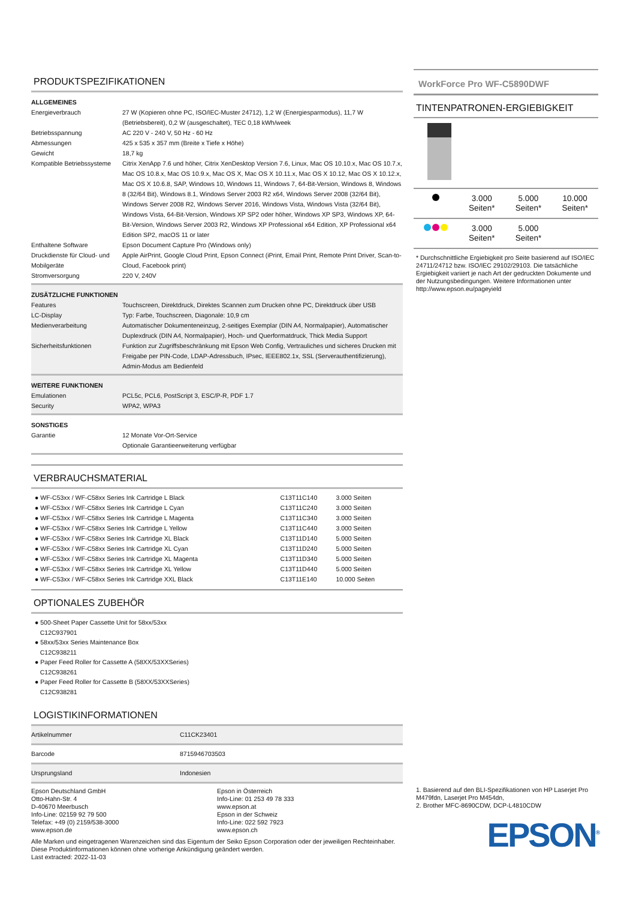PRODUKTSPEZIFIKATIONEN
| ALLGEMEINES | |
| Energieverbrauch | 27 W (Kopieren ohne PC, ISO/IEC-Muster 24712), 1,2 W (Energiesparmodus), 11,7 W (Betriebsbereit), 0,2 W (ausgeschaltet), TEC 0,18 kWh/week |
| Betriebsspannung | AC 220 V - 240 V, 50 Hz - 60 Hz |
| Abmessungen | 425 x 535 x 357 mm (Breite x Tiefe x Höhe) |
| Gewicht | 18,7 kg |
| Kompatible Betriebssysteme | Citrix XenApp 7.6 und höher, Citrix XenDesktop Version 7.6, Linux, Mac OS 10.10.x, Mac OS 10.7.x, Mac OS 10.8.x, Mac OS 10.9.x, Mac OS X, Mac OS X 10.11.x, Mac OS X 10.12, Mac OS X 10.12.x, Mac OS X 10.6.8, SAP, Windows 10, Windows 11, Windows 7, 64-Bit-Version, Windows 8, Windows 8 (32/64 Bit), Windows 8.1, Windows Server 2003 R2 x64, Windows Server 2008 (32/64 Bit), Windows Server 2008 R2, Windows Server 2016, Windows Vista, Windows Vista (32/64 Bit), Windows Vista, 64-Bit-Version, Windows XP SP2 oder höher, Windows XP SP3, Windows XP, 64-Bit-Version, Windows Server 2003 R2, Windows XP Professional x64 Edition, XP Professional x64 Edition SP2, macOS 11 or later |
| Enthaltene Software | Epson Document Capture Pro (Windows only) |
| Druckdienste für Cloud- und Mobilgeräte | Apple AirPrint, Google Cloud Print, Epson Connect (iPrint, Email Print, Remote Print Driver, Scan-to-Cloud, Facebook print) |
| Stromversorgung | 220 V, 240V |
| ZUSÄTZLICHE FUNKTIONEN | |
| Features | Touchscreen, Direktdruck, Direktes Scannen zum Drucken ohne PC, Direktdruck über USB |
| LC-Display | Typ: Farbe, Touchscreen, Diagonale: 10,9 cm |
| Medienverarbeitung | Automatischer Dokumenteneinzug, 2-seitiges Exemplar (DIN A4, Normalpapier), Automatischer Duplexdruck (DIN A4, Normalpapier), Hoch- und Querformatdruck, Thick Media Support |
| Sicherheitsfunktionen | Funktion zur Zugriffsbeschränkung mit Epson Web Config, Vertrauliches und sicheres Drucken mit Freigabe per PIN-Code, LDAP-Adressbuch, IPsec, IEEE802.1x, SSL (Serverauthentifizierung), Admin-Modus am Bedienfeld |
| WEITERE FUNKTIONEN | |
| Emulationen | PCL5c, PCL6, PostScript 3, ESC/P-R, PDF 1.7 |
| Security | WPA2, WPA3 |
| SONSTIGES | |
| Garantie | 12 Monate Vor-Ort-Service Optionale Garantieerweiterung verfügbar |
VERBRAUCHSMATERIAL
| ● WF-C53xx / WF-C58xx Series Ink Cartridge L Black | C13T11C140 | 3.000 Seiten |
| ● WF-C53xx / WF-C58xx Series Ink Cartridge L Cyan | C13T11C240 | 3.000 Seiten |
| ● WF-C53xx / WF-C58xx Series Ink Cartridge L Magenta | C13T11C340 | 3.000 Seiten |
| ● WF-C53xx / WF-C58xx Series Ink Cartridge L Yellow | C13T11C440 | 3.000 Seiten |
| ● WF-C53xx / WF-C58xx Series Ink Cartridge XL Black | C13T11D140 | 5.000 Seiten |
| ● WF-C53xx / WF-C58xx Series Ink Cartridge XL Cyan | C13T11D240 | 5.000 Seiten |
| ● WF-C53xx / WF-C58xx Series Ink Cartridge XL Magenta | C13T11D340 | 5.000 Seiten |
| ● WF-C53xx / WF-C58xx Series Ink Cartridge XL Yellow | C13T11D440 | 5.000 Seiten |
| ● WF-C53xx / WF-C58xx Series Ink Cartridge XXL Black | C13T11E140 | 10.000 Seiten |
OPTIONALES ZUBEHÖR
● 500-Sheet Paper Cassette Unit for 58xx/53xx
C12C937901
● 58xx/53xx Series Maintenance Box
C12C938211
● Paper Feed Roller for Cassette A (58XX/53XXSeries)
C12C938261
● Paper Feed Roller for Cassette B (58XX/53XXSeries)
C12C938281
LOGISTIKINFORMATIONEN
| Artikelnummer | C11CK23401 |
| Barcode | 8715946703503 |
| Ursprungsland | Indonesien |
Epson Deutschland GmbH
Otto-Hahn-Str. 4
D-40670 Meerbusch
Info-Line: 02159 92 79 500
Telefax: +49 (0) 2159/538-3000
www.epson.de
Epson in Österreich
Info-Line: 01 253 49 78 333
www.epson.at
Epson in der Schweiz
Info-Line: 022 592 7923
www.epson.ch
Alle Marken und eingetragenen Warenzeichen sind das Eigentum der Seiko Epson Corporation oder der jeweiligen Rechteinhaber.
Diese Produktinformationen können ohne vorherige Ankündigung geändert werden.
Last extracted: 2022-11-03
WorkForce Pro WF-C5890DWF
TINTENPATRONEN-ERGIEBIGKEIT
| | 3.000 Seiten* | 5.000 Seiten* | 10.000 Seiten* |
| | 3.000 Seiten* | 5.000 Seiten* | |
* Durchschnittliche Ergiebigkeit pro Seite basierend auf ISO/IEC 24711/24712 bzw. ISO/IEC 29102/29103. Die tatsächliche Ergiebigkeit variiert je nach Art der gedruckten Dokumente und der Nutzungsbedingungen. Weitere Informationen unter http://www.epson.eu/pageyield
1. Basierend auf den BLI-Spezifikationen von HP Laserjet Pro M479fdn, Laserjet Pro M454dn,
2. Brother MFC-8690CDW, DCP-L4810CDW
EPSON<sup>®</sup>